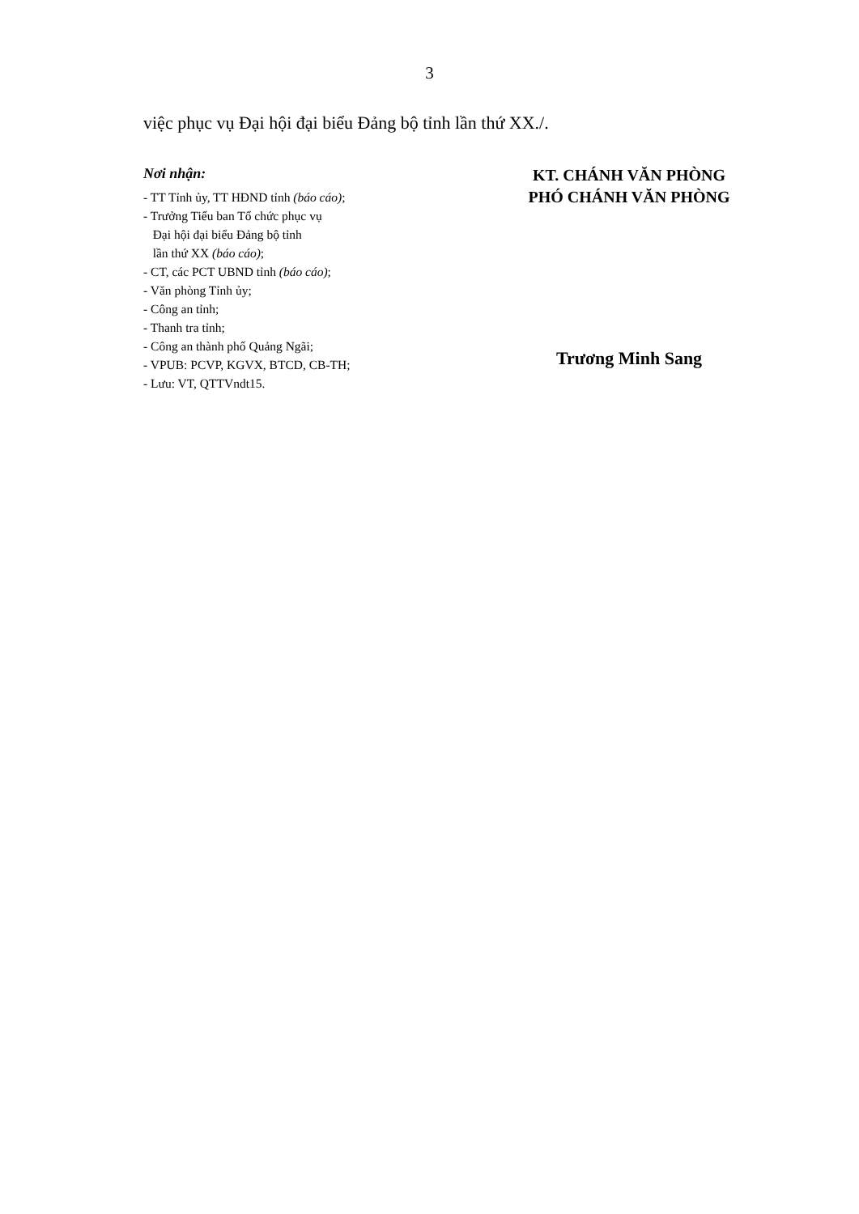3
việc phục vụ Đại hội đại biểu Đảng bộ tỉnh lần thứ XX./.
Nơi nhận:
- TT Tỉnh ủy, TT HĐND tỉnh (báo cáo);
- Trưởng Tiểu ban Tổ chức phục vụ
Đại hội đại biểu Đảng bộ tỉnh
lần thứ XX (báo cáo);
- CT, các PCT UBND tỉnh (báo cáo);
- Văn phòng Tỉnh ủy;
- Công an tỉnh;
- Thanh tra tỉnh;
- Công an thành phố Quảng Ngãi;
- VPUB: PCVP, KGVX, BTCD, CB-TH;
- Lưu: VT, QTTVndt15.
KT. CHÁNH VĂN PHÒNG
PHÓ CHÁNH VĂN PHÒNG
Trương Minh Sang